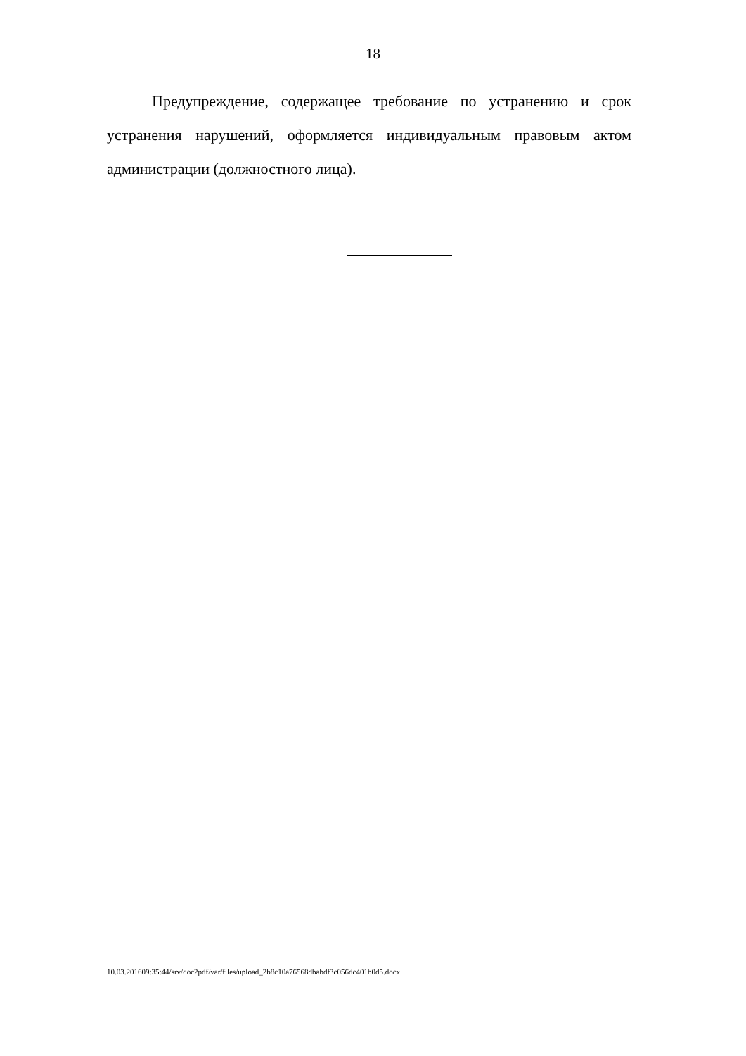18
Предупреждение, содержащее требование по устранению и срок устранения нарушений, оформляется индивидуальным правовым актом администрации (должностного лица).
10.03.201609:35:44/srv/doc2pdf/var/files/upload_2b8c10a76568dbabdf3c056dc401b0d5.docx